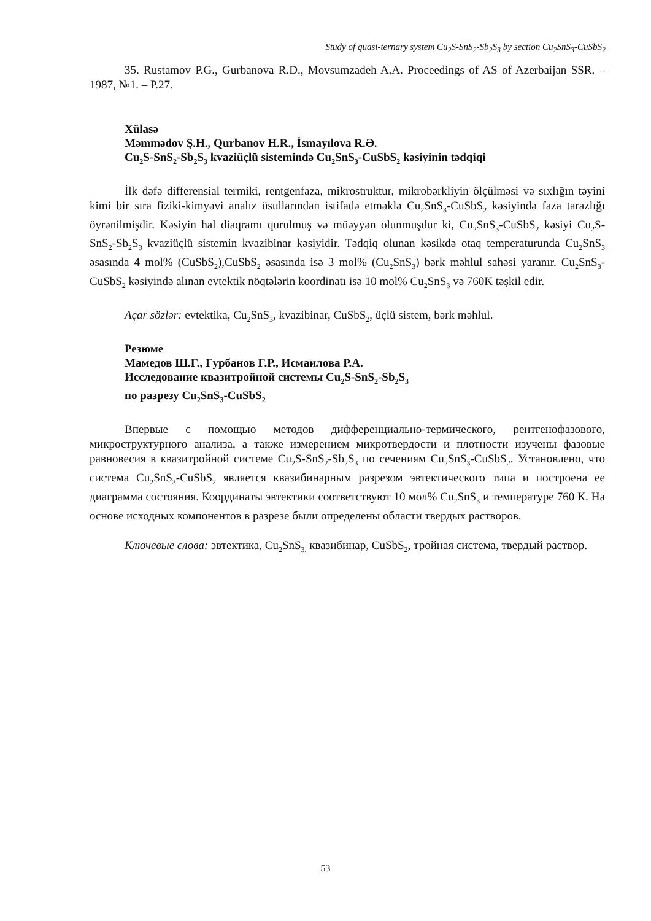Study of quasi-ternary system Cu<sub>2</sub>S-SnS<sub>2</sub>-Sb<sub>2</sub>S<sub>3</sub> by section Cu<sub>2</sub>SnS<sub>3</sub>-CuSbS<sub>2</sub>
35. Rustamov P.G., Gurbanova R.D., Movsumzadeh A.A. Proceedings of AS of Azerbaijan SSR. – 1987, №1. – P.27.
Xülasə
Məmmədov Ş.H., Qurbanov H.R., İsmayılova R.Ə.
Cu<sub>2</sub>S-SnS<sub>2</sub>-Sb<sub>2</sub>S<sub>3</sub> kvaziüçlü sistemində Cu<sub>2</sub>SnS<sub>3</sub>-CuSbS<sub>2</sub> kəsiyinin tədqiqi
İlk dəfə differensial termiki, rentgenfaza, mikrostruktur, mikrobərkliyin ölçülməsi və sıxlığın təyini kimi bir sıra fiziki-kimyəvi analız üsullarından istifadə etməklə Cu<sub>2</sub>SnS<sub>3</sub>-CuSbS<sub>2</sub> kəsiyində faza tarazlığı öyrənilmişdir. Kəsiyin hal diaqramı qurulmuş və müəyyən olunmuşdur ki, Cu<sub>2</sub>SnS<sub>3</sub>-CuSbS<sub>2</sub> kəsiyi Cu<sub>2</sub>S-SnS<sub>2</sub>-Sb<sub>2</sub>S<sub>3</sub> kvaziüçlü sistemin kvazibinar kəsiyidir. Tədqiq olunan kəsikdə otaq temperaturunda Cu<sub>2</sub>SnS<sub>3</sub> əsasında 4 mol% (CuSbS<sub>2</sub>),CuSbS<sub>2</sub> əsasında isə 3 mol% (Cu<sub>2</sub>SnS<sub>3</sub>) bərk məhlul sahəsi yaranır. Cu<sub>2</sub>SnS<sub>3</sub>-CuSbS<sub>2</sub> kəsiyində alınan evtektik nöqtələrin koordinatı isə 10 mol% Cu<sub>2</sub>SnS<sub>3</sub> və 760K təşkil edir.
Açar sözlər: evtektika, Cu<sub>2</sub>SnS<sub>3</sub>, kvazibinar, CuSbS<sub>2</sub>, üçlü sistem, bərk məhlul.
Резюме
Мамедов Ш.Г., Гурбанов Г.Р., Исмаилова Р.А.
Исследование квазитройной системы Cu<sub>2</sub>S-SnS<sub>2</sub>-Sb<sub>2</sub>S<sub>3</sub>
по разрезу Cu<sub>2</sub>SnS<sub>3</sub>-CuSbS<sub>2</sub>
Впервые с помощью методов дифференциально-термического, рентгенофазового, микроструктурного анализа, а также измерением микротвердости и плотности изучены фазовые равновесия в квазитройной системе Cu<sub>2</sub>S-SnS<sub>2</sub>-Sb<sub>2</sub>S<sub>3</sub> по сечениям Cu<sub>2</sub>SnS<sub>3</sub>-CuSbS<sub>2</sub>. Установлено, что система Cu<sub>2</sub>SnS<sub>3</sub>-CuSbS<sub>2</sub> является квазибинарным разрезом эвтектического типа и построена ее диаграмма состояния. Координаты эвтектики соответствуют 10 мол% Cu<sub>2</sub>SnS<sub>3</sub> и температуре 760 К. На основе исходных компонентов в разрезе были определены области твердых растворов.
Ключевые слова: эвтектика, Cu<sub>2</sub>SnS<sub>3,</sub> квазибинар, CuSbS<sub>2</sub>, тройная система, твердый раствор.
53